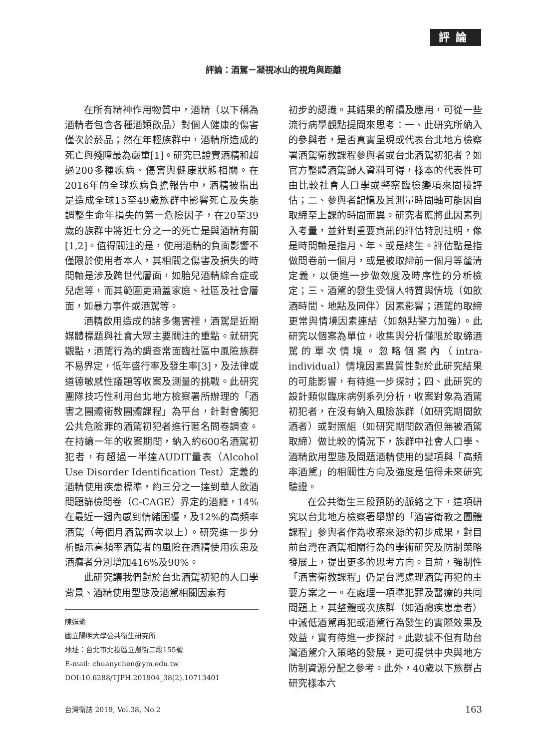評論
評論：酒駕－凝視冰山的視角與距離
在所有精神作用物質中，酒精（以下稱為酒精者包含各種酒類飲品）對個人健康的傷害僅次於菸品；然在年輕族群中，酒精所造成的死亡與殘障最為嚴重[1]。研究已證實酒精和超過200多種疾病、傷害與健康狀態相關。在2016年的全球疾病負擔報告中，酒精被指出是造成全球15至49歲族群中影響死亡及失能調整生命年損失的第一危險因子，在20至39歲的族群中將近七分之一的死亡是與酒精有關[1,2]。值得關注的是，使用酒精的負面影響不僅限於使用者本人，其相關之傷害及損失的時間軸是涉及跨世代層面，如胎兒酒精綜合症或兒虐等，而其範圍更涵蓋家庭、社區及社會層面，如暴力事件或酒駕等。
酒精飲用造成的諸多傷害裡，酒駕是近期媒體標題與社會大眾主要關注的重點。就研究觀點，酒駕行為的調查常面臨社區中風險族群不易界定，低年盛行率及發生率[3]，及法律或道德敏感性議題等收案及測量的挑戰。此研究團隊技巧性利用台北地方檢察署所辦理的「酒害之團體衛教團體課程」為平台，針對會觸犯公共危險罪的酒駕初犯者進行匿名問卷調查。在持續一年的收案期間，納入約600名酒駕初犯者，有超過一半達AUDIT量表（Alcohol Use Disorder Identification Test）定義的酒精使用疾患標準，約三分之一達到華人飲酒問題篩檢問卷（C-CAGE）界定的酒癮，14%在最近一週內感到情緒困擾，及12%的高頻率酒駕（每個月酒駕兩次以上）。研究進一步分析顯示高頻率酒駕者的風險在酒精使用疾患及酒癮者分別增加416%及90%。
此研究讓我們對於台北酒駕初犯的人口學背景、酒精使用型態及酒駕相關因素有
陳娟瑜
國立陽明大學公共衛生研究所
地址：台北市北投區立農街二段155號
E-mail: chuanychen@ym.edu.tw
DOI:10.6288/TJPH.201904_38(2).10713401
初步的認識。其結果的解讀及應用，可從一些流行病學觀點提問來思考：一、此研究所納入的參與者，是否真實呈現或代表台北地方檢察署酒駕衛教課程參與者或台北酒駕初犯者？如官方整體酒駕歸人資料可得，樣本的代表性可由比較社會人口學或警察臨檢變項來間接評估；二、參與者記憶及其測量時間軸可能因自取締至上課的時間而異。研究者應將此因素列入考量，並針對重要資訊的評估特別註明，像是時間軸是指月、年、或是終生。評估點是指做問卷前一個月，或是被取締前一個月等釐清定義，以便進一步做效度及時序性的分析檢定；三、酒駕的發生受個人特質與情境（如飲酒時間、地點及同伴）因素影響；酒駕的取締更常與情境因素連結（如熱點警力加強）。此研究以個案為單位，收集與分析僅限於取締酒駕的單次情境。忽略個案內（intra-individual）情境因素異質性對於此研究結果的可能影響，有待進一步探討；四、此研究的設計類似臨床病例系列分析，收案對象為酒駕初犯者，在沒有納入風險族群（如研究期間飲酒者）或對照組（如研究期間飲酒但無被酒駕取締）做比較的情況下，族群中社會人口學、酒精飲用型態及問題酒精使用的變項與「高頻率酒駕」的相關性方向及強度是值得未來研究驗證。
在公共衛生三段預防的脈絡之下，這項研究以台北地方檢察署舉辦的「酒害衛教之團體課程」參與者作為收案來源的初步成果，對目前台灣在酒駕相關行為的學術研究及防制策略發展上，提出更多的思考方向。目前，強制性「酒害衛教課程」仍是台灣處理酒駕再犯的主要方案之一。在處理一項準犯罪及醫療的共同問題上，其整體或次族群（如酒癮疾患患者）中減低酒駕再犯或酒駕行為發生的實際效果及效益，實有待進一步探討。此數據不但有助台灣酒駕介入策略的發展，更可提供中央與地方防制資源分配之參考。此外，40歲以下族群占研究樣本六
台灣衛誌 2019, Vol.38, No.2 163